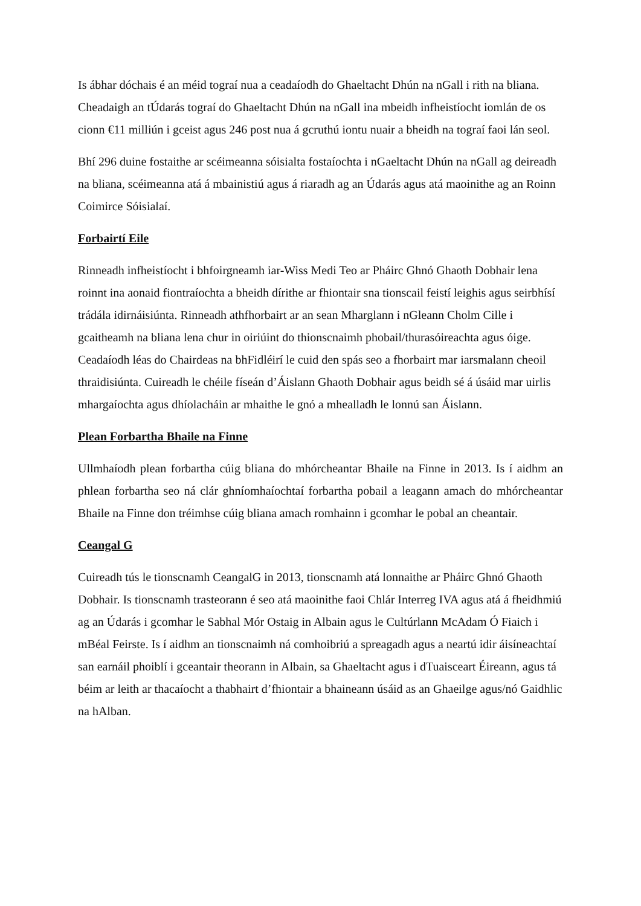Is ábhar dóchais é an méid tograí nua a ceadaíodh do Ghaeltacht Dhún na nGall i rith na bliana. Cheadaigh an tÚdarás tograí do Ghaeltacht Dhún na nGall ina mbeidh infheistíocht iomlán de os cionn €11 milliún i gceist agus 246 post nua á gcruthú iontu nuair a bheidh na tograí faoi lán seol.
Bhí 296 duine fostaithe ar scéimeanna sóisialta fostaíochta i nGaeltacht Dhún na nGall ag deireadh na bliana, scéimeanna atá á mbainistiú agus á riaradh ag an Údarás agus atá maoinithe ag an Roinn Coimirce Sóisialaí.
Forbairtí Eile
Rinneadh infheistíocht i bhfoirgneamh iar-Wiss Medi Teo ar Pháirc Ghnó Ghaoth Dobhair lena roinnt ina aonaid fiontraíochta a bheidh dírithe ar fhiontair sna tionscail feistí leighis agus seirbhísí trádála idirnáisiúnta. Rinneadh athfhorbairt ar an sean Mharglann i nGleann Cholm Cille i gcaitheamh na bliana lena chur in oiriúint do thionscnaimh phobail/thurasóireachta agus óige. Ceadaíodh léas do Chairdeas na bhFidléirí le cuid den spás seo a fhorbairt mar iarsmalann cheoil thraidisiúnta. Cuireadh le chéile físeán d’Áislann Ghaoth Dobhair agus beidh sé á úsáid mar uirlis mhargaíochta agus dhíolacháin ar mhaithe le gnó a mhealladh le lonnú san Áislann.
Plean Forbartha Bhaile na Finne
Ullmhaíodh plean forbartha cúig bliana do mhórcheantar Bhaile na Finne in 2013. Is í aidhm an phlean forbartha seo ná clár ghníomhaíochtaí forbartha pobail a leagann amach do mhórcheantar Bhaile na Finne don tréimhse cúig bliana amach romhainn i gcomhar le pobal an cheantair.
Ceangal G
Cuireadh tús le tionscnamh CeangalG in 2013, tionscnamh atá lonnaithe ar Pháirc Ghnó Ghaoth Dobhair. Is tionscnamh trasteorann é seo atá maoinithe faoi Chlár Interreg IVA agus atá á fheidhmiú ag an Údarás i gcomhar le Sabhal Mór Ostaig in Albain agus le Cultúrlann McAdam Ó Fiaich i mBéal Feirste. Is í aidhm an tionscnaimh ná comhoibriú a spreagadh agus a neartú idir áisíneachtaí san earnáil phoiblí i gceantair theorann in Albain, sa Ghaeltacht agus i dTuaisceart Éireann, agus tá béim ar leith ar thacaíocht a thabhairt d’fhiontair a bhaineann úsáid as an Ghaeilge agus/nó Gaidhlic na hAlban.